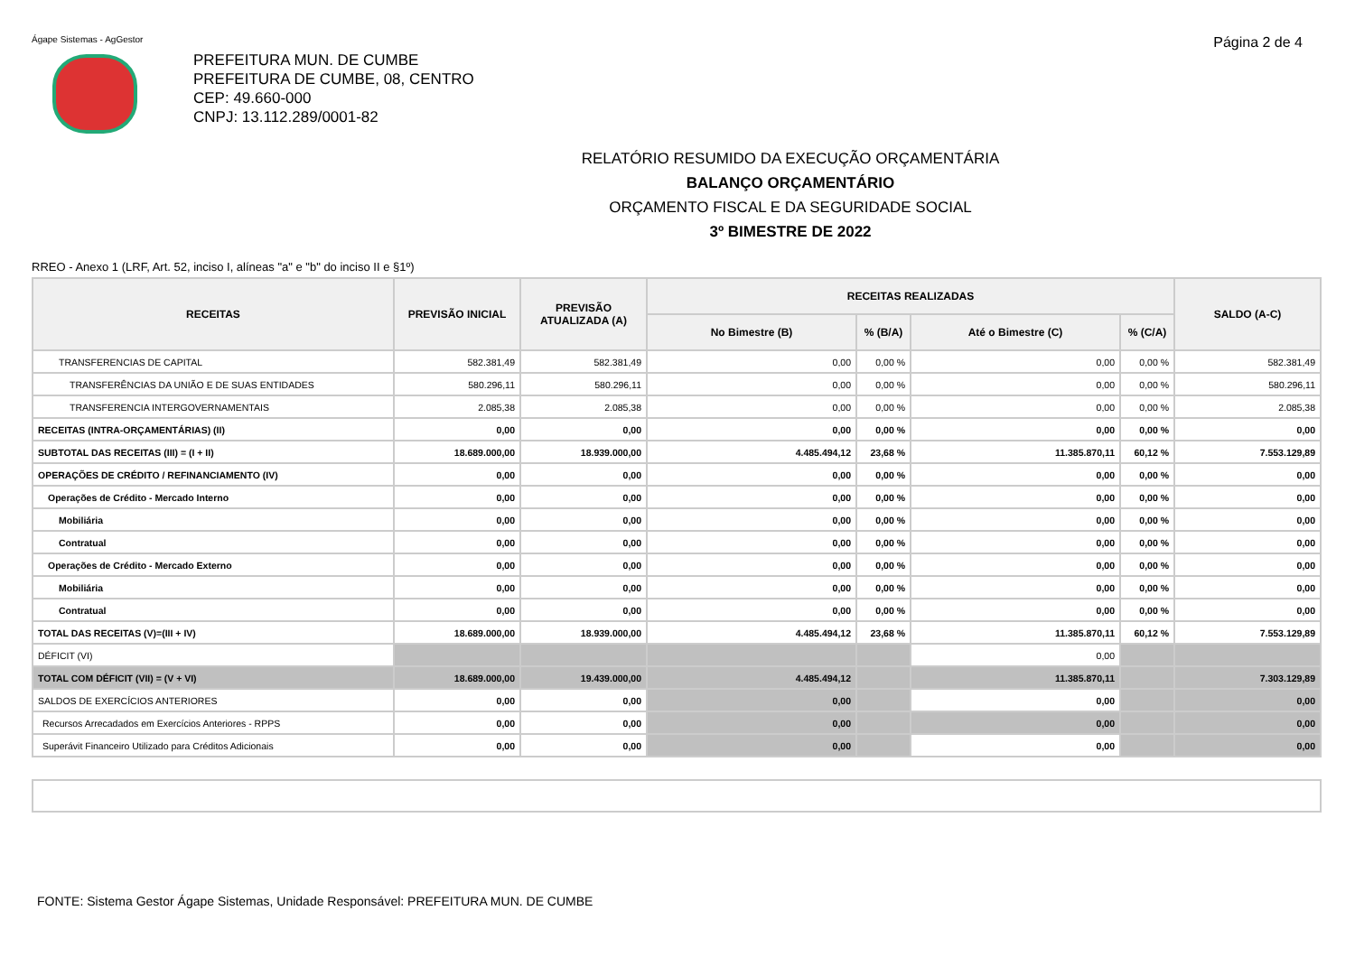Ágape Sistemas - AgGestor
Página 2 de 4
PREFEITURA MUN. DE CUMBE
PREFEITURA DE CUMBE, 08, CENTRO
CEP: 49.660-000
CNPJ: 13.112.289/0001-82
RELATÓRIO RESUMIDO DA EXECUÇÃO ORÇAMENTÁRIA
BALANÇO ORÇAMENTÁRIO
ORÇAMENTO FISCAL E DA SEGURIDADE SOCIAL
3º BIMESTRE DE 2022
RREO - Anexo 1 (LRF, Art. 52, inciso I, alíneas "a" e "b" do inciso II e §1º)
| RECEITAS | PREVISÃO INICIAL | PREVISÃO ATUALIZADA (A) | RECEITAS REALIZADAS | | | | SALDO (A-C) |
| --- | --- | --- | --- | --- | --- | --- | --- |
| | | | No Bimestre (B) | % (B/A) | Até o Bimestre (C) | % (C/A) | |
| TRANSFERENCIAS DE CAPITAL | 582.381,49 | 582.381,49 | 0,00 | 0,00 % | 0,00 | 0,00 % | 582.381,49 |
| TRANSFERÊNCIAS DA UNIÃO E DE SUAS ENTIDADES | 580.296,11 | 580.296,11 | 0,00 | 0,00 % | 0,00 | 0,00 % | 580.296,11 |
| TRANSFERENCIA INTERGOVERNAMENTAIS | 2.085,38 | 2.085,38 | 0,00 | 0,00 % | 0,00 | 0,00 % | 2.085,38 |
| RECEITAS (INTRA-ORÇAMENTÁRIAS) (II) | 0,00 | 0,00 | 0,00 | 0,00 % | 0,00 | 0,00 % | 0,00 |
| SUBTOTAL DAS RECEITAS (III) = (I + II) | 18.689.000,00 | 18.939.000,00 | 4.485.494,12 | 23,68 % | 11.385.870,11 | 60,12 % | 7.553.129,89 |
| OPERAÇÕES DE CRÉDITO / REFINANCIAMENTO (IV) | 0,00 | 0,00 | 0,00 | 0,00 % | 0,00 | 0,00 % | 0,00 |
| Operações de Crédito - Mercado Interno | 0,00 | 0,00 | 0,00 | 0,00 % | 0,00 | 0,00 % | 0,00 |
| Mobiliária | 0,00 | 0,00 | 0,00 | 0,00 % | 0,00 | 0,00 % | 0,00 |
| Contratual | 0,00 | 0,00 | 0,00 | 0,00 % | 0,00 | 0,00 % | 0,00 |
| Operações de Crédito - Mercado Externo | 0,00 | 0,00 | 0,00 | 0,00 % | 0,00 | 0,00 % | 0,00 |
| Mobiliária | 0,00 | 0,00 | 0,00 | 0,00 % | 0,00 | 0,00 % | 0,00 |
| Contratual | 0,00 | 0,00 | 0,00 | 0,00 % | 0,00 | 0,00 % | 0,00 |
| TOTAL DAS RECEITAS (V)=(III + IV) | 18.689.000,00 | 18.939.000,00 | 4.485.494,12 | 23,68 % | 11.385.870,11 | 60,12 % | 7.553.129,89 |
| DÉFICIT (VI) | | | | | 0,00 | | |
| TOTAL COM DÉFICIT (VII) = (V + VI) | 18.689.000,00 | 19.439.000,00 | 4.485.494,12 | | 11.385.870,11 | | 7.303.129,89 |
| SALDOS DE EXERCÍCIOS ANTERIORES | 0,00 | 0,00 | 0,00 | | 0,00 | | 0,00 |
| Recursos Arrecadados em Exercícios Anteriores - RPPS | 0,00 | 0,00 | 0,00 | | 0,00 | | 0,00 |
| Superávit Financeiro Utilizado para Créditos Adicionais | 0,00 | 0,00 | 0,00 | | 0,00 | | 0,00 |
FONTE: Sistema Gestor Ágape Sistemas, Unidade Responsável: PREFEITURA MUN. DE CUMBE